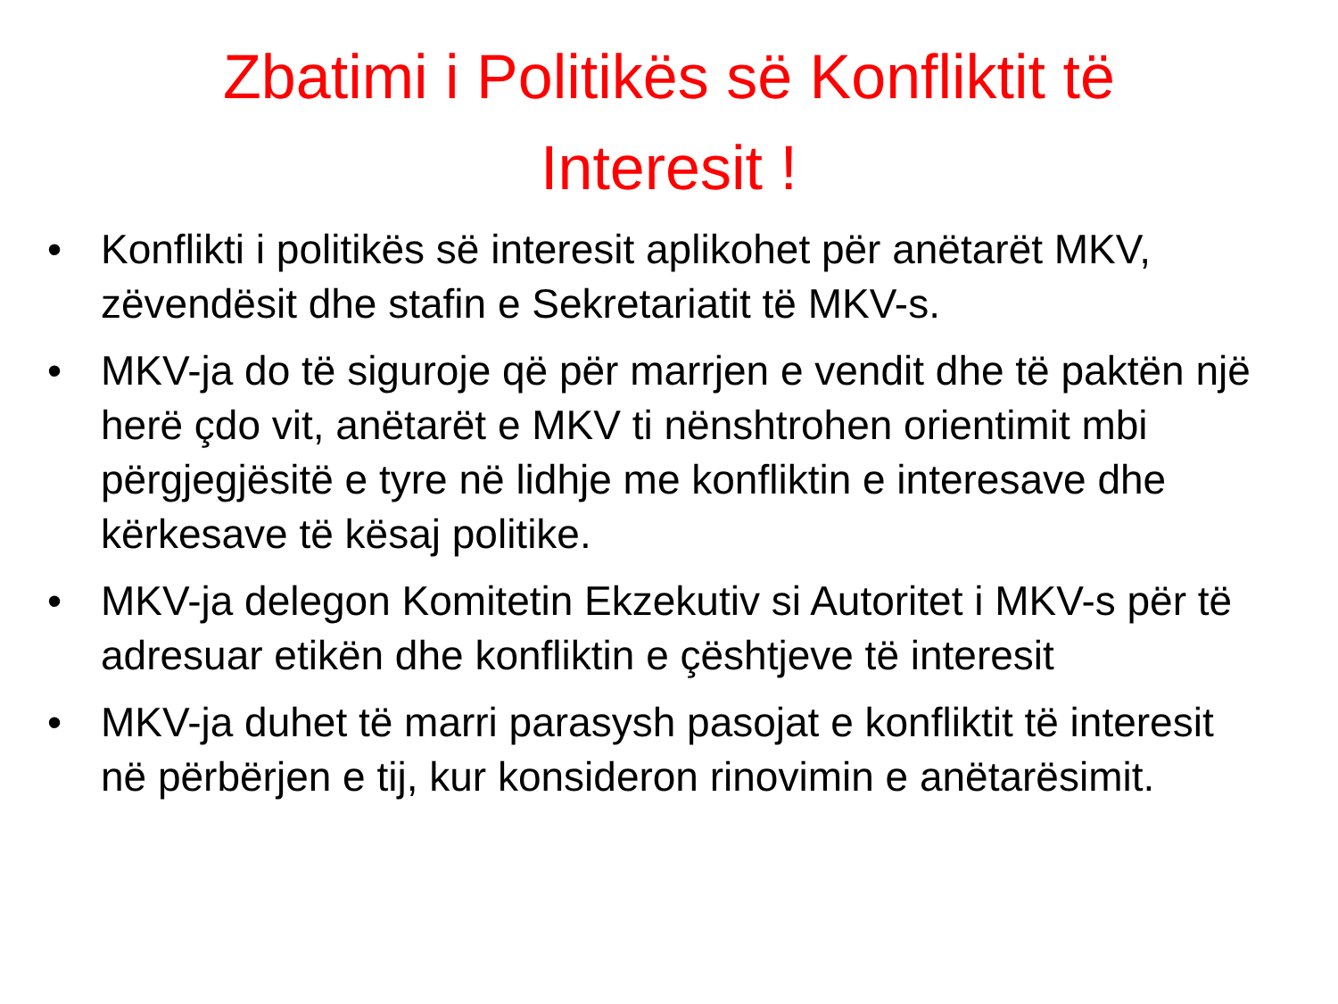Zbatimi i Politikës së Konfliktit të Interesit !
• Konflikti i politikës së interesit aplikohet për anëtarët MKV, zëvendësit dhe stafin e Sekretariatit të MKV-s.
• MKV-ja do të siguroje që për marrjen e vendit dhe të paktën një herë çdo vit, anëtarët e MKV ti nënshtrohen orientimit mbi përgjegjësitë e tyre në lidhje me konfliktin e interesave dhe kërkesave të kësaj politike.
• MKV-ja delegon Komitetin Ekzekutiv si Autoritet i MKV-s për të adresuar etikën dhe konfliktin e çështjeve të interesit
• MKV-ja duhet të marri parasysh pasojat e konfliktit të interesit në përbërjen e tij, kur konsideron rinovimin e anëtarësimit.